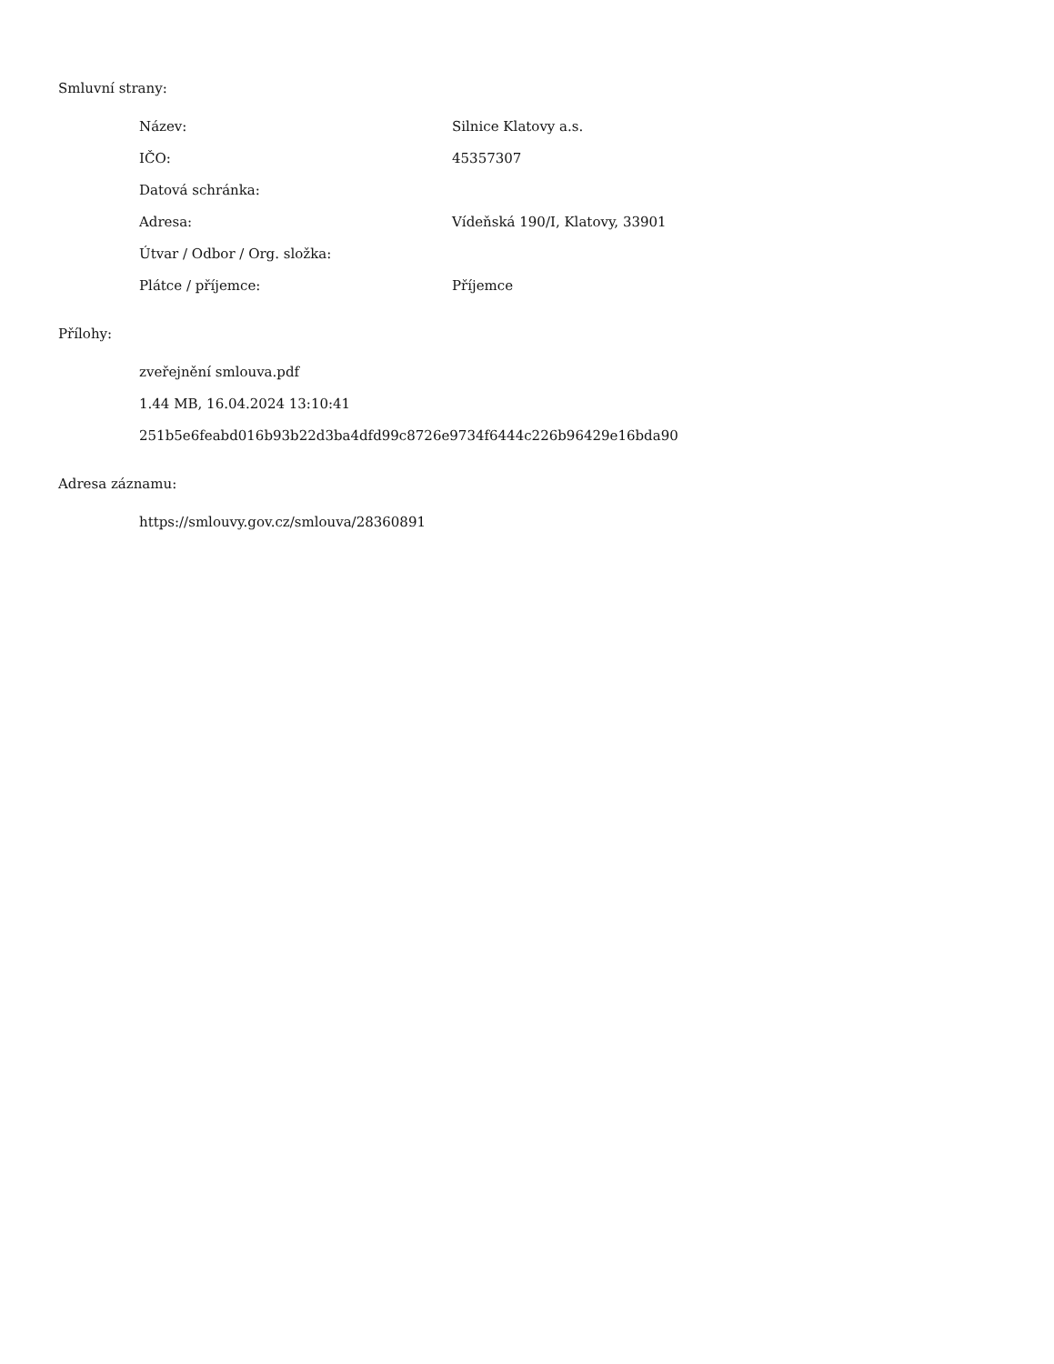Smluvní strany:
| Název: | Silnice Klatovy a.s. |
| IČO: | 45357307 |
| Datová schránka: | |
| Adresa: | Vídeňská 190/I, Klatovy, 33901 |
| Útvar / Odbor / Org. složka: | |
| Plátce / příjemce: | Příjemce |
Přílohy:
zveřejnění smlouva.pdf
1.44 MB, 16.04.2024 13:10:41
251b5e6feabd016b93b22d3ba4dfd99c8726e9734f6444c226b96429e16bda90
Adresa záznamu:
https://smlouvy.gov.cz/smlouva/28360891